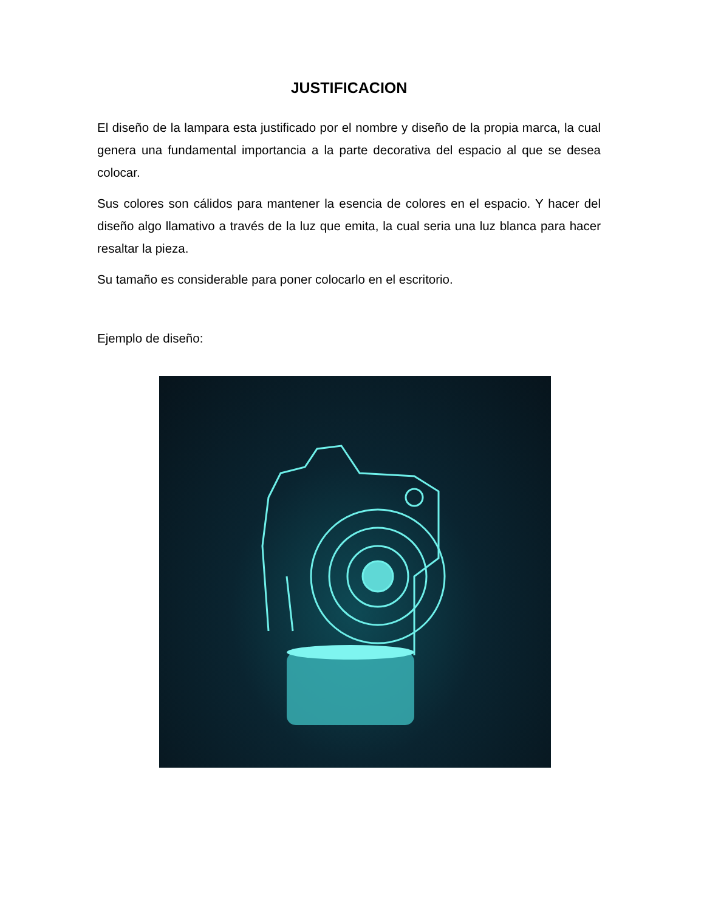JUSTIFICACION
El diseño de la lampara esta justificado por el nombre y diseño de la propia marca, la cual genera una fundamental importancia a la parte decorativa del espacio al que se desea colocar.
Sus colores son cálidos para mantener la esencia de colores en el espacio. Y hacer del diseño algo llamativo a través de la luz que emita, la cual seria una luz blanca para hacer resaltar la pieza.
Su tamaño es considerable para poner colocarlo en el escritorio.
Ejemplo de diseño: